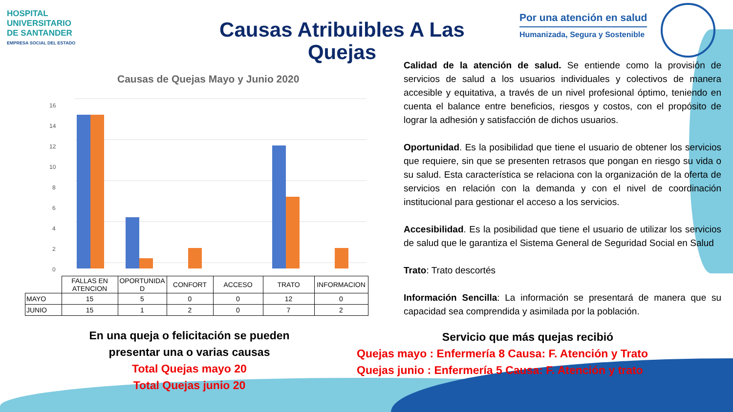HOSPITAL
UNIVERSITARIO
DE SANTANDER
EMPRESA SOCIAL DEL ESTADO
Por una atención en salud
Humanizada, Segura y Sostenible
Causas Atribuibles A Las Quejas
Causas de Quejas Mayo y Junio 2020
16
14
12
10
8
6
4
2
0
| | FALLAS EN ATENCION | OPORTUNIDA D | CONFORT | ACCESO | TRATO | INFORMACION |
| --- | --- | --- | --- | --- | --- | --- |
| MAYO | 15 | 5 | 0 | 0 | 12 | 0 |
| JUNIO | 15 | 1 | 2 | 0 | 7 | 2 |
Calidad de la atención de salud. Se entiende como la provisión de servicios de salud a los usuarios individuales y colectivos de manera accesible y equitativa, a través de un nivel profesional óptimo, teniendo en cuenta el balance entre beneficios, riesgos y costos, con el propósito de lograr la adhesión y satisfacción de dichos usuarios.
Oportunidad. Es la posibilidad que tiene el usuario de obtener los servicios que requiere, sin que se presenten retrasos que pongan en riesgo su vida o su salud. Esta característica se relaciona con la organización de la oferta de servicios en relación con la demanda y con el nivel de coordinación institucional para gestionar el acceso a los servicios.
Accesibilidad. Es la posibilidad que tiene el usuario de utilizar los servicios de salud que le garantiza el Sistema General de Seguridad Social en Salud
Trato: Trato descortés
Información Sencilla: La información se presentará de manera que su capacidad sea comprendida y asimilada por la población.
En una queja o felicitación se pueden presentar una o varias causas
Total Quejas mayo 20
Total Quejas junio 20
Servicio que más quejas recibió
Quejas mayo : Enfermería 8 Causa: F. Atención y Trato
Quejas junio : Enfermería 5 Causa: F. Atención y trato